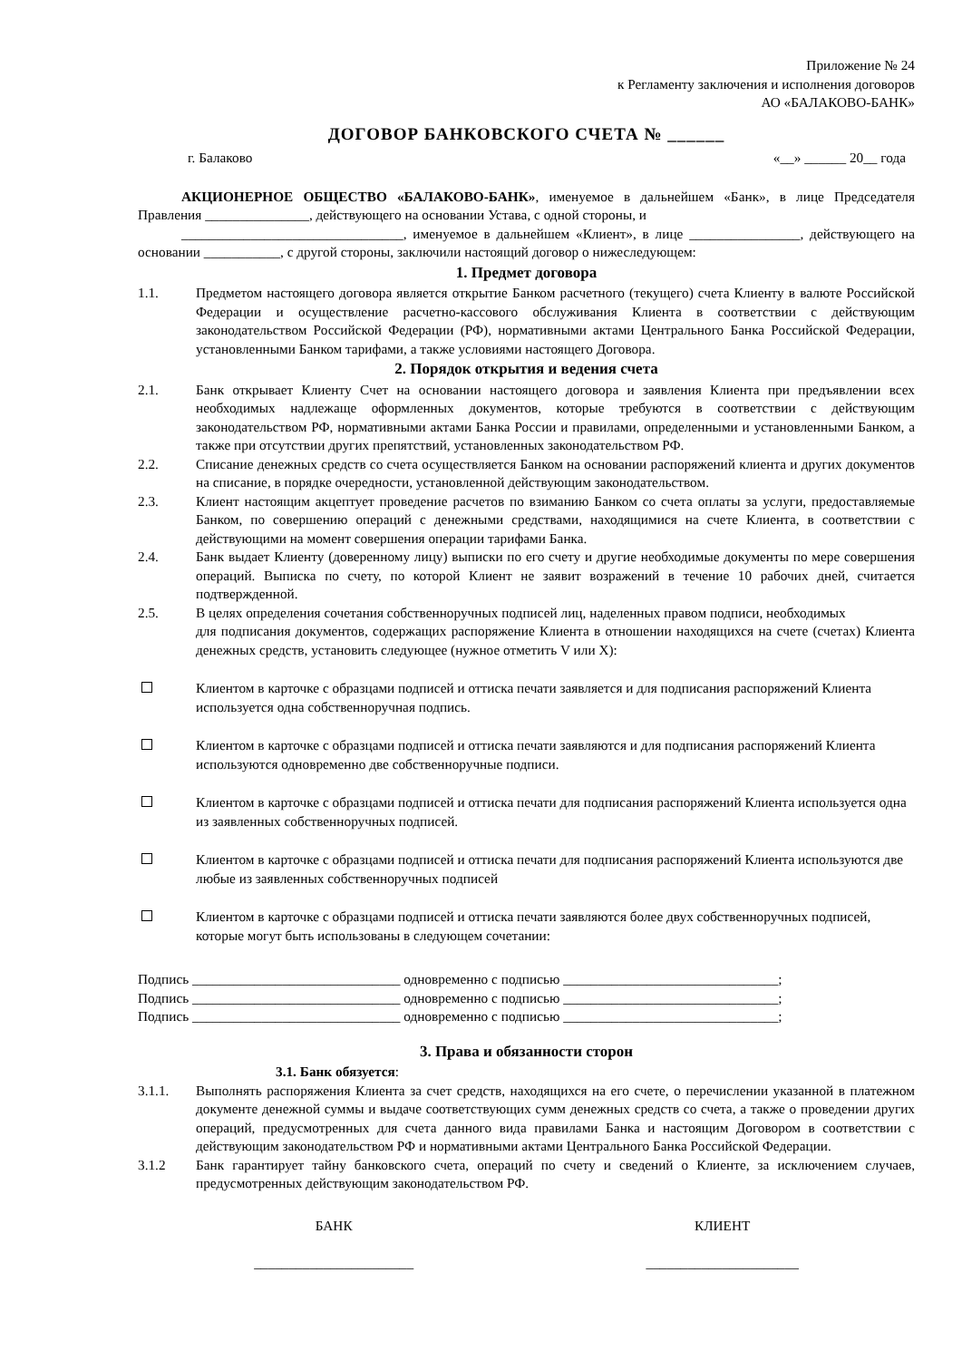Приложение № 24
к Регламенту заключения и исполнения договоров
АО «БАЛАКОВО-БАНК»
ДОГОВОР БАНКОВСКОГО СЧЕТА № ______
г. Балаково «__» ______ 20__ года
АКЦИОНЕРНОЕ ОБЩЕСТВО «БАЛАКОВО-БАНК», именуемое в дальнейшем «Банк», в лице Председателя Правления _______________, действующего на основании Устава, с одной стороны, и
________________________________, именуемое в дальнейшем «Клиент», в лице ________________, действующего на основании ___________, с другой стороны, заключили настоящий договор о нижеследующем:
1. Предмет договора
1.1. Предметом настоящего договора является открытие Банком расчетного (текущего) счета Клиенту в валюте Российской Федерации и осуществление расчетно-кассового обслуживания Клиента в соответствии с действующим законодательством Российской Федерации (РФ), нормативными актами Центрального Банка Российской Федерации, установленными Банком тарифами, а также условиями настоящего Договора.
2. Порядок открытия и ведения счета
2.1. Банк открывает Клиенту Счет на основании настоящего договора и заявления Клиента при предъявлении всех необходимых надлежаще оформленных документов, которые требуются в соответствии с действующим законодательством РФ, нормативными актами Банка России и правилами, определенными и установленными Банком, а также при отсутствии других препятствий, установленных законодательством РФ.
2.2. Списание денежных средств со счета осуществляется Банком на основании распоряжений клиента и других документов на списание, в порядке очередности, установленной действующим законодательством.
2.3. Клиент настоящим акцептует проведение расчетов по взиманию Банком со счета оплаты за услуги, предоставляемые Банком, по совершению операций с денежными средствами, находящимися на счете Клиента, в соответствии с действующими на момент совершения операции тарифами Банка.
2.4. Банк выдает Клиенту (доверенному лицу) выписки по его счету и другие необходимые документы по мере совершения операций. Выписка по счету, по которой Клиент не заявит возражений в течение 10 рабочих дней, считается подтвержденной.
2.5. В целях определения сочетания собственноручных подписей лиц, наделенных правом подписи, необходимых
для подписания документов, содержащих распоряжение Клиента в отношении находящихся на счете (счетах) Клиента денежных средств, установить следующее (нужное отметить V или X):
Клиентом в карточке с образцами подписей и оттиска печати заявляется и для подписания распоряжений Клиента используется одна собственноручная подпись.
Клиентом в карточке с образцами подписей и оттиска печати заявляются и для подписания распоряжений Клиента используются одновременно две собственноручные подписи.
Клиентом в карточке с образцами подписей и оттиска печати для подписания распоряжений Клиента используется одна из заявленных собственноручных подписей.
Клиентом в карточке с образцами подписей и оттиска печати для подписания распоряжений Клиента используются две любые из заявленных собственноручных подписей
Клиентом в карточке с образцами подписей и оттиска печати заявляются более двух собственноручных подписей, которые могут быть использованы в следующем сочетании:
Подпись ______________________________ одновременно с подписью _______________________________;
Подпись ______________________________ одновременно с подписью _______________________________;
Подпись ______________________________ одновременно с подписью _______________________________;
3. Права и обязанности сторон
3.1. Банк обязуется:
3.1.1. Выполнять распоряжения Клиента за счет средств, находящихся на его счете, о перечислении указанной в платежном документе денежной суммы и выдаче соответствующих сумм денежных средств со счета, а также о проведении других операций, предусмотренных для счета данного вида правилами Банка и настоящим Договором в соответствии с действующим законодательством РФ и нормативными актами Центрального Банка Российской Федерации.
3.1.2 Банк гарантирует тайну банковского счета, операций по счету и сведений о Клиенте, за исключением случаев, предусмотренных действующим законодательством РФ.
БАНК
_______________________
КЛИЕНТ
______________________